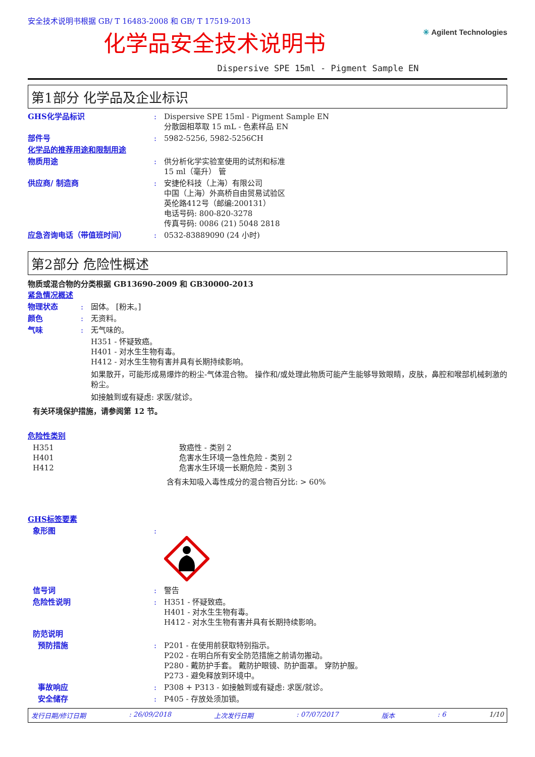安全技术说明书根据 GB/ T 16483-2008 和 GB/ T 17519-2013
化学品安全技术说明书
✳ Agilent Technologies
Dispersive SPE 15ml - Pigment Sample EN
第1部分 化学品及企业标识
GHS化学品标识 : Dispersive SPE 15ml - Pigment Sample EN
分散固相萃取 15 mL - 色素样品 EN
部件号 : 5982-5256, 5982-5256CH
化学品的推荐用途和限制用途
物质用途 : 供分析化学实验室使用的试剂和标准
15 ml（毫升） 管
供应商/ 制造商 : 安捷伦科技（上海）有限公司
中国（上海）外高桥自由贸易试验区
英伦路412号（邮编:200131）
电话号码: 800-820-3278
传真号码: 0086 (21) 5048 2818
应急咨询电话（带值班时间） : 0532-83889090 (24 小时)
第2部分 危险性概述
物质或混合物的分类根据 GB13690-2009 和 GB30000-2013
紧急情况概述
物理状态 : 固体。 [粉末。]
颜色 : 无资料。
气味 : 无气味的。
H351 - 怀疑致癌。
H401 - 对水生生物有毒。
H412 - 对水生生物有害并具有长期持续影响。
如果散开，可能形成易爆炸的粉尘-气体混合物。 操作和/或处理此物质可能产生能够导致眼睛，皮肤，鼻腔和喉部机械刺激的粉尘。
如接触到或有疑虑: 求医/就诊。
有关环境保护措施，请参阅第 12 节。
危险性类别
H351
H401
H412
致癌性 - 类别 2
危害水生环境一急性危险 - 类别 2
危害水生环境一长期危险 - 类别 3
含有未知吸入毒性成分的混合物百分比: > 60%
GHS标签要素
象形图 :
信号词 : 警告
危险性说明 : H351 - 怀疑致癌。
H401 - 对水生生物有毒。
H412 - 对水生生物有害并具有长期持续影响。
防范说明
预防措施 : P201 - 在使用前获取特别指示。
P202 - 在明白所有安全防范措施之前请勿搬动。
P280 - 戴防护手套。 戴防护眼镜、防护面罩。 穿防护服。
P273 - 避免释放到环境中。
事故响应 : P308 + P313 - 如接触到或有疑虑: 求医/就诊。
安全储存 : P405 - 存放处须加锁。
发行日期/修订日期: 26/09/2018 上次发行日期: 07/07/2017 版本: 6 1/10